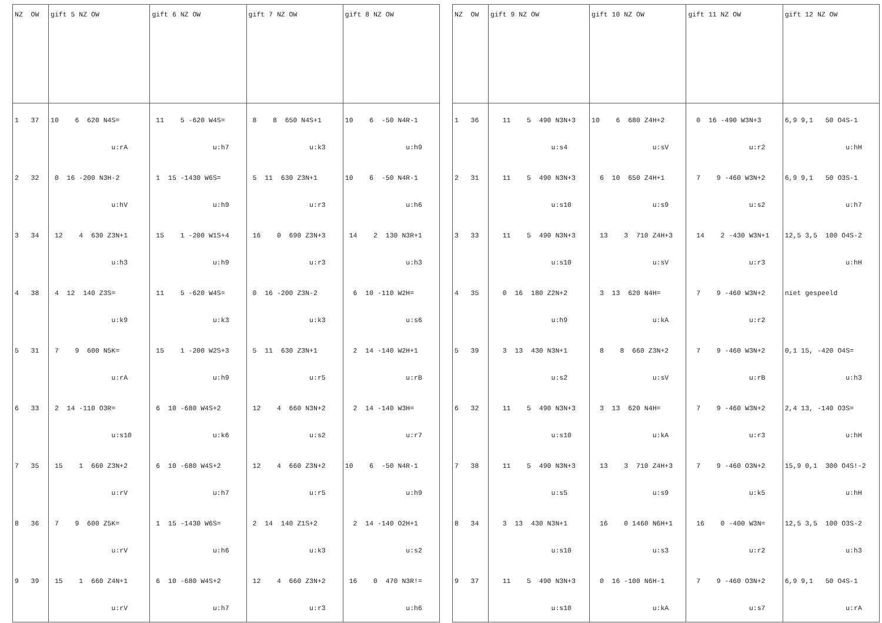| NZ OW | gift 5 NZ OW | gift 6 NZ OW | gift 7 NZ OW | gift 8 NZ OW |
| --- | --- | --- | --- | --- |
| 1 37 | 10 6 620 N4S= u:rA | 11 5 -620 W4S= u:h7 | 8 8 650 N4S+1 u:k3 | 10 6 -50 N4R-1 u:h9 |
| 2 32 | 0 16 -200 N3H-2 u:hV | 1 15 -1430 W6S= u:h9 | 5 11 630 Z3N+1 u:r3 | 10 6 -50 N4R-1 u:h6 |
| 3 34 | 12 4 630 Z3N+1 u:h3 | 15 1 -200 W1S+4 u:h9 | 16 0 690 Z3N+3 u:r3 | 14 2 130 N3R+1 u:h3 |
| 4 38 | 4 12 140 Z3S= u:k9 | 11 5 -620 W4S= u:k3 | 0 16 -200 Z3N-2 u:k3 | 6 10 -110 W2H= u:s6 |
| 5 31 | 7 9 600 N5K= u:rA | 15 1 -200 W2S+3 u:h9 | 5 11 630 Z3N+1 u:r5 | 2 14 -140 W2H+1 u:rB |
| 6 33 | 2 14 -110 O3R= u:s10 | 6 10 -680 W4S+2 u:k6 | 12 4 660 N3N+2 u:s2 | 2 14 -140 W3H= u:r7 |
| 7 35 | 15 1 660 Z3N+2 u:rV | 6 10 -680 W4S+2 u:h7 | 12 4 660 Z3N+2 u:r5 | 10 6 -50 N4R-1 u:h9 |
| 8 36 | 7 9 600 Z5K= u:rV | 1 15 -1430 W6S= u:h6 | 2 14 140 Z1S+2 u:k3 | 2 14 -140 O2H+1 u:s2 |
| 9 39 | 15 1 660 Z4N+1 u:rV | 6 10 -680 W4S+2 u:h7 | 12 4 660 Z3N+2 u:r3 | 16 0 470 N3R!= u:h6 |
| NZ OW | gift 9 NZ OW | gift 10 NZ OW | gift 11 NZ OW | gift 12 NZ OW |
| --- | --- | --- | --- | --- |
| 1 36 | 11 5 490 N3N+3 u:s4 | 10 6 680 Z4H+2 u:sV | 0 16 -490 W3N+3 u:r2 | 6,9 9,1 50 O4S-1 u:hH |
| 2 31 | 11 5 490 N3N+3 u:s10 | 6 10 650 Z4H+1 u:s9 | 7 9 -460 W3N+2 u:s2 | 6,9 9,1 50 O3S-1 u:h7 |
| 3 33 | 11 5 490 N3N+3 u:s10 | 13 3 710 Z4H+3 u:sV | 14 2 -430 W3N+1 u:r3 | 12,5 3,5 100 O4S-2 u:hH |
| 4 35 | 0 16 180 Z2N+2 u:h9 | 3 13 620 N4H= u:kA | 7 9 -460 W3N+2 u:r2 | niet gespeeld |
| 5 39 | 3 13 430 N3N+1 u:s2 | 8 8 660 Z3N+2 u:sV | 7 9 -460 W3N+2 u:rB | 0,1 15, -420 O4S= u:h3 |
| 6 32 | 11 5 490 N3N+3 u:s10 | 3 13 620 N4H= u:kA | 7 9 -460 W3N+2 u:r3 | 2,4 13, -140 O3S= u:hH |
| 7 38 | 11 5 490 N3N+3 u:s5 | 13 3 710 Z4H+3 u:s9 | 7 9 -460 O3N+2 u:k5 | 15,9 0,1 300 O4S!-2 u:hH |
| 8 34 | 3 13 430 N3N+1 u:s10 | 16 0 1460 N6H+1 u:s3 | 16 0 -400 W3N= u:r2 | 12,5 3,5 100 O3S-2 u:h3 |
| 9 37 | 11 5 490 N3N+3 u:s10 | 0 16 -100 N6H-1 u:kA | 7 9 -460 O3N+2 u:s7 | 6,9 9,1 50 O4S-1 u:rA |